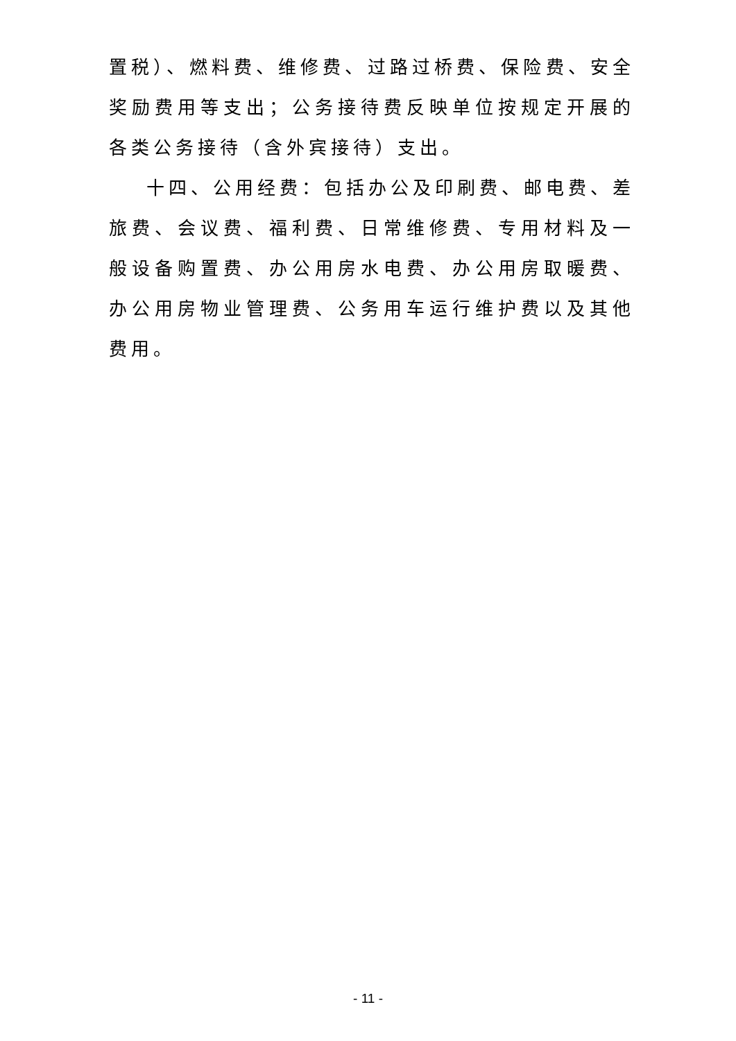置税）、燃料费、维修费、过路过桥费、保险费、安全奖励费用等支出；公务接待费反映单位按规定开展的各类公务接待（含外宾接待）支出。
十四、公用经费：包括办公及印刷费、邮电费、差旅费、会议费、福利费、日常维修费、专用材料及一般设备购置费、办公用房水电费、办公用房取暖费、办公用房物业管理费、公务用车运行维护费以及其他费用。
- 11 -